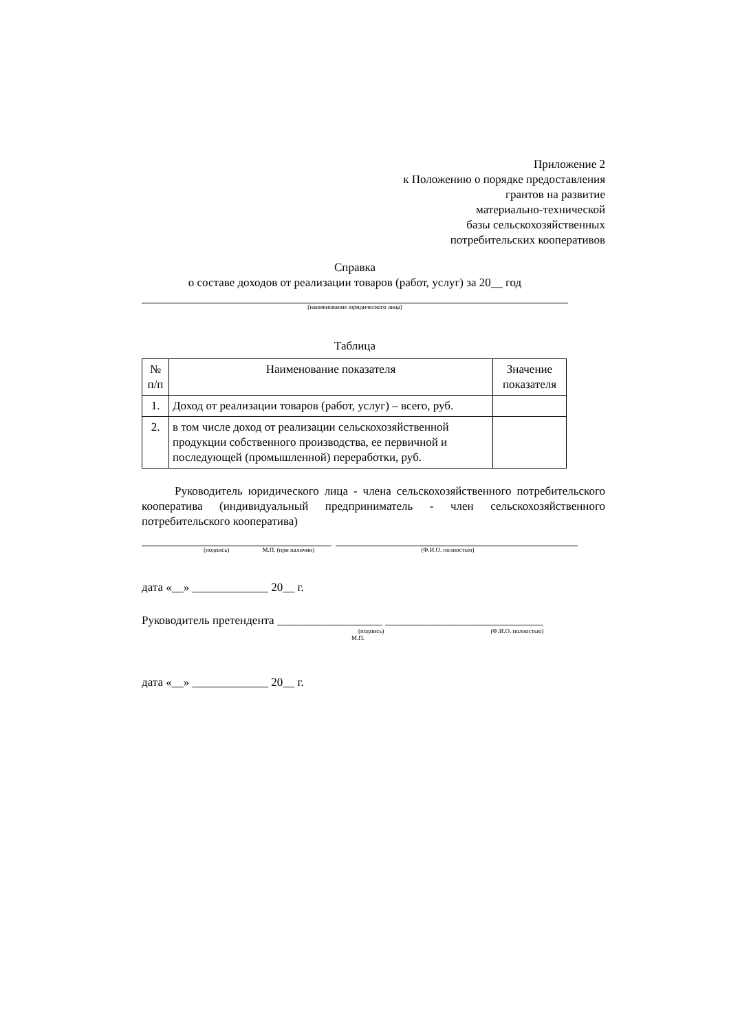Приложение 2
к Положению о порядке предоставления
грантов на развитие
материально-технической
базы сельскохозяйственных
потребительских кооперативов
Справка
о составе доходов от реализации товаров (работ, услуг) за 20__ год
(наименование юридического лица)
Таблица
| № п/п | Наименование показателя | Значение показателя |
| 1. | Доход от реализации товаров (работ, услуг) – всего, руб. | |
| 2. | в том числе доход от реализации сельскохозяйственной продукции собственного производства, ее первичной и последующей (промышленной) переработки, руб. | |
Руководитель юридического лица - члена сельскохозяйственного потребительского кооператива (индивидуальный предприниматель - член сельскохозяйственного потребительского кооператива)
(подпись) М.П. (при наличии) (Ф.И.О. полностью)
дата «__» _____________ 20__ г.
Руководитель претендента __________________ ___________________________
(подпись) (Ф.И.О. полностью)
М.П.
дата «__» _____________ 20__ г.